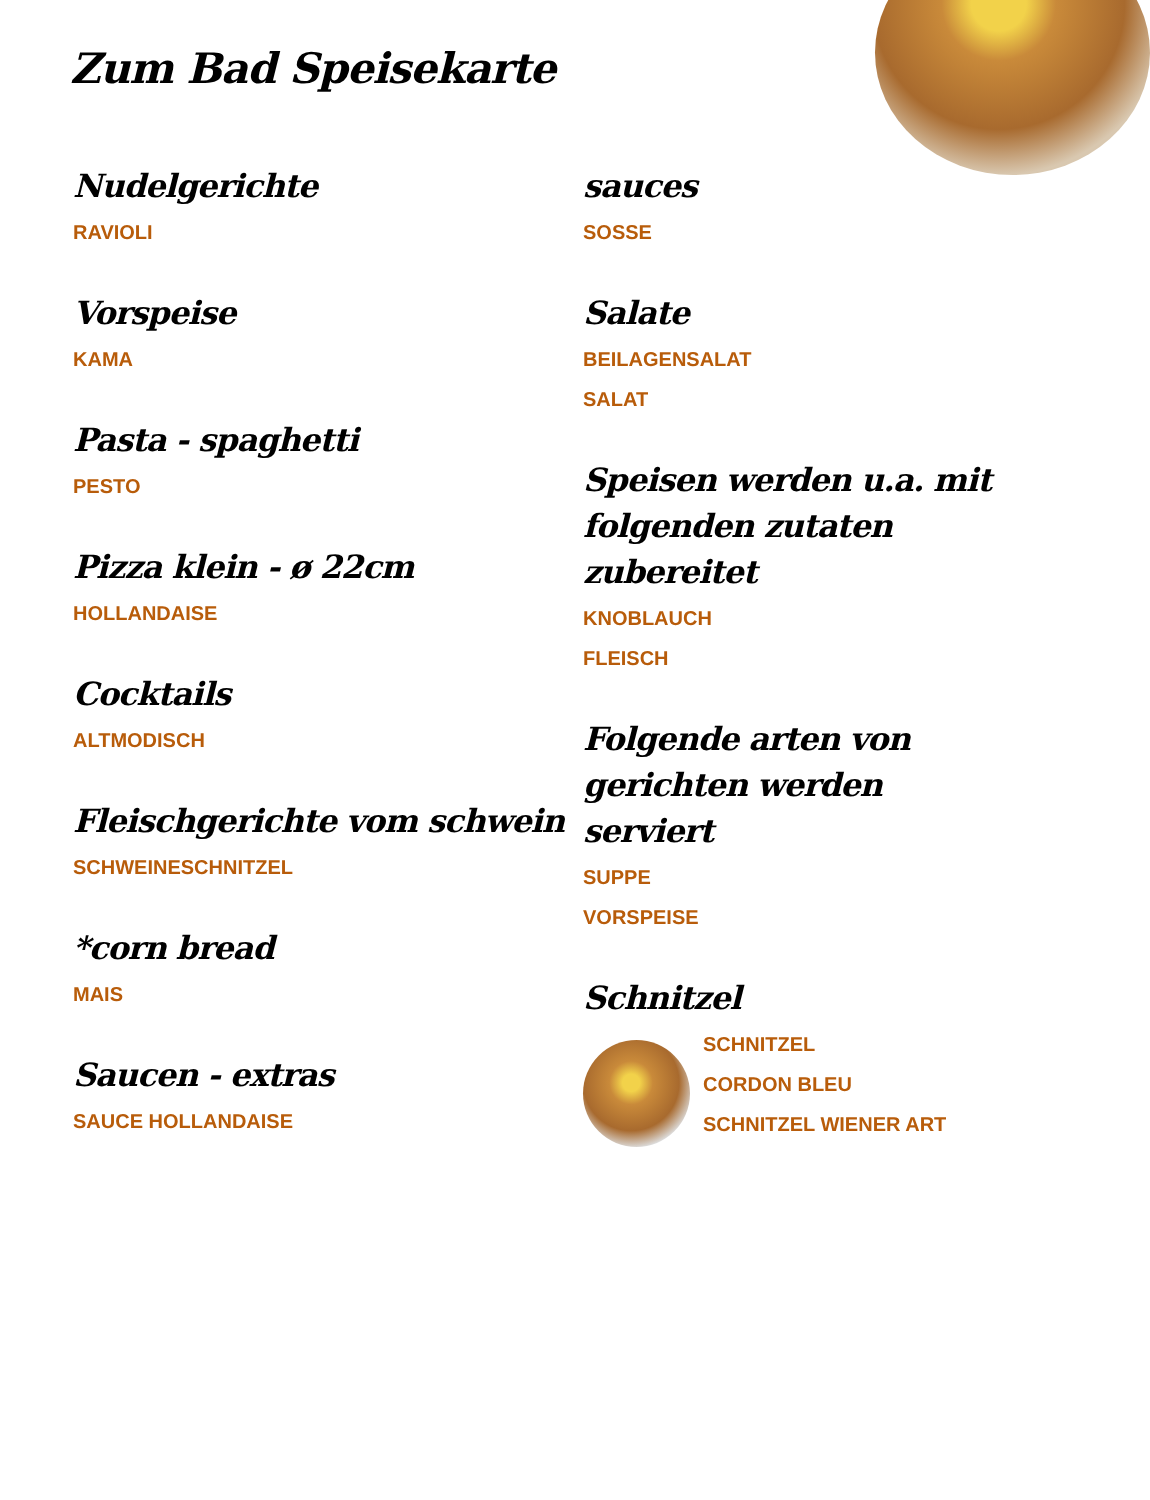Zum Bad Speisekarte
Nudelgerichte
RAVIOLI
Vorspeise
KAMA
Pasta - spaghetti
PESTO
Pizza klein - ø 22cm
HOLLANDAISE
Cocktails
ALTMODISCH
Fleischgerichte vom schwein
SCHWEINESCHNITZEL
*corn bread
MAIS
Saucen - extras
SAUCE HOLLANDAISE
sauces
SOSSE
Salate
BEILAGENSALAT
SALAT
Speisen werden u.a. mit folgenden zutaten zubereitet
KNOBLAUCH
FLEISCH
Folgende arten von gerichten werden serviert
SUPPE
VORSPEISE
Schnitzel
SCHNITZEL
CORDON BLEU
SCHNITZEL WIENER ART